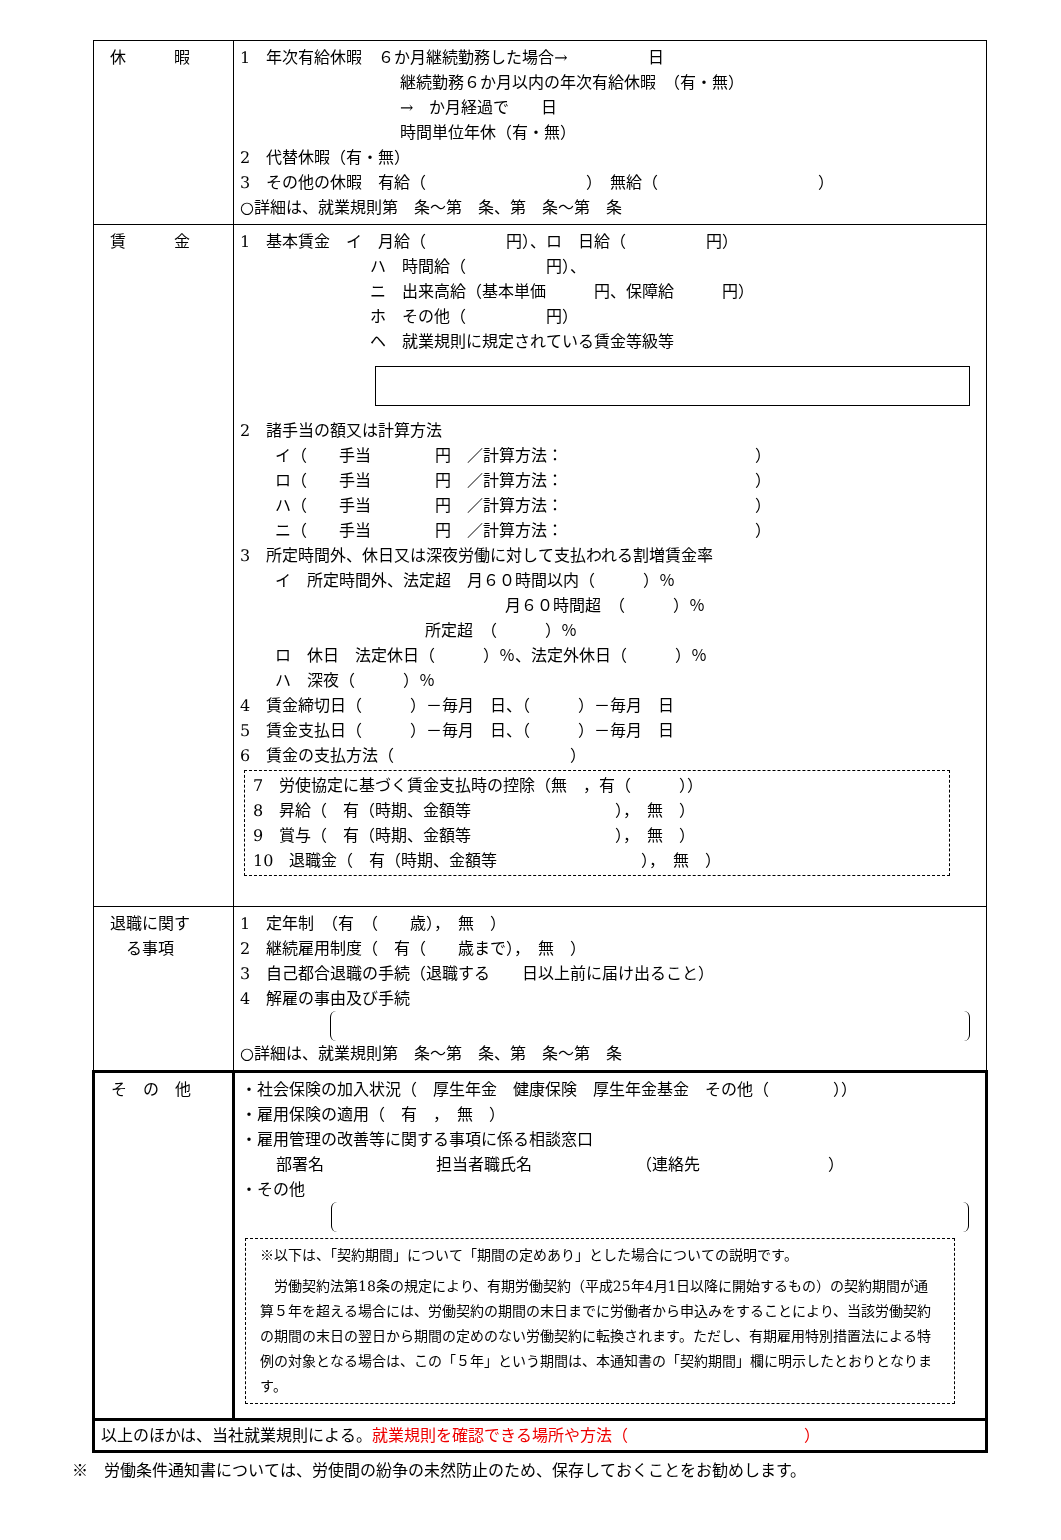| 休 暇 | 1 年次有給休暇 ６か月継続勤務した場合→ 日 継続勤務６か月以内の年次有給休暇 （有・無） → か月経過で 日 時間単位年休（有・無） 2 代替休暇（有・無） 3 その他の休暇 有給（ ） 無給（ ） ○詳細は、就業規則第 条～第 条、第 条～第 条 |
| 賃 金 | 1 基本賃金 イ 月給（ 円）、ロ 日給（ 円） ハ 時間給（ 円）、 ニ 出来高給（基本単価 円、保障給 円） ホ その他（ 円） ヘ 就業規則に規定されている賃金等級等 2 諸手当の額又は計算方法 イ（ 手当 円 ／計算方法： ） ロ（ 手当 円 ／計算方法： ） ハ（ 手当 円 ／計算方法： ） ニ（ 手当 円 ／計算方法： ） 3 所定時間外、休日又は深夜労働に対して支払われる割増賃金率 イ 所定時間外、法定超 月６０時間以内（ ）％ 月６０時間超 （ ）％ 所定超 （ ）％ ロ 休日 法定休日（ ）％、法定外休日（ ）％ ハ 深夜（ ）％ 4 賃金締切日（ ）－毎月 日、（ ）－毎月 日 5 賃金支払日（ ）－毎月 日、（ ）－毎月 日 6 賃金の支払方法（ ） 7 労使協定に基づく賃金支払時の控除（無 ，有（ ）） 8 昇給（ 有（時期、金額等 ）， 無 ） 9 賞与（ 有（時期、金額等 ）， 無 ） 10 退職金（ 有（時期、金額等 ）， 無 ） |
| 退職に関す る事項 | 1 定年制 （有 （ 歳）， 無 ） 2 継続雇用制度（ 有（ 歳まで）， 無 ） 3 自己都合退職の手続（退職する 日以上前に届け出ること） 4 解雇の事由及び手続 ○詳細は、就業規則第 条～第 条、第 条～第 条 |
| そ の 他 | ・社会保険の加入状況（ 厚生年金 健康保険 厚生年金基金 その他（ ）） ・雇用保険の適用（ 有 ， 無 ） ・雇用管理の改善等に関する事項に係る相談窓口 部署名 担当者職氏名 （連絡先 ） ・その他 ※以下は、「契約期間」について「期間の定めあり」とした場合についての説明です。 労働契約法第18条の規定により、有期労働契約（平成25年4月1日以降に開始するもの）の契約期間が通算５年を超える場合には、労働契約の期間の末日までに労働者から申込みをすることにより、当該労働契約の期間の末日の翌日から期間の定めのない労働契約に転換されます。ただし、有期雇用特別措置法による特例の対象となる場合は、この「５年」という期間は、本通知書の「契約期間」欄に明示したとおりとなります。 |
| 以上のほかは、当社就業規則による。 就業規則を確認できる場所や方法（ ） | |
※　労働条件通知書については、労使間の紛争の未然防止のため、保存しておくことをお勧めします。